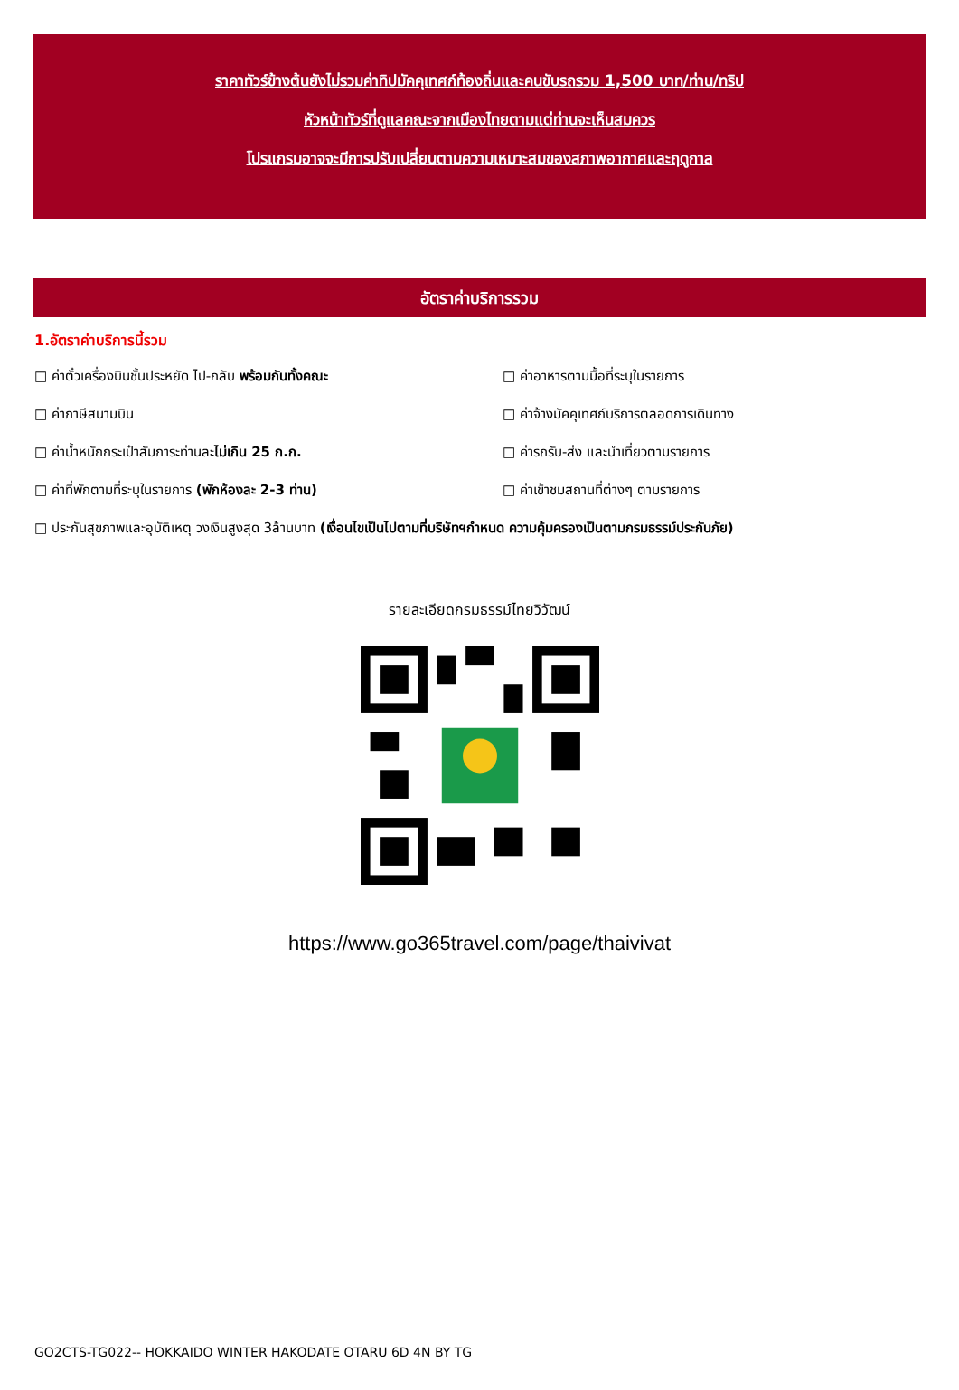ราคาทัวร์ข้างต้นยังไม่รวมค่าทิปมัคคุเทศก์ท้องถิ่นและคนขับรถรวม 1,500 บาท/ท่าน/ทริป
หัวหน้าทัวร์ที่ดูแลคณะจากเมืองไทยตามแต่ท่านจะเห็นสมควร
โปรแกรมอาจจะมีการปรับเปลี่ยนตามความเหมาะสมของสภาพอากาศและฤดูกาล
อัตราค่าบริการรวม
1.อัตราค่าบริการนี้รวม
□ ค่าตั๋วเครื่องบินชั้นประหยัด ไป-กลับ พร้อมกันทั้งคณะ
□ ค่าอาหารตามมื้อที่ระบุในรายการ
□ ค่าภาษีสนามบิน
□ ค่าจ้างมัคคุเทศก์บริการตลอดการเดินทาง
□ ค่าน้ำหนักกระเป๋าสัมภาระท่านละไม่เกิน 25 ก.ก.
□ ค่ารถรับ-ส่ง และนำเที่ยวตามรายการ
□ ค่าที่พักตามที่ระบุในรายการ (พักห้องละ 2-3 ท่าน)
□ ค่าเข้าชมสถานที่ต่างๆ ตามรายการ
□ ประกันสุขภาพและอุบัติเหตุ วงเงินสูงสุด 3ล้านบาท (เงื่อนไขเป็นไปตามที่บริษัทฯกำหนด ความคุ้มครองเป็นตามกรมธรรม์ประกันภัย)
รายละเอียดกรมธรรม์ไทยวิวัฒน์
https://www.go365travel.com/page/thaivivat
GO2CTS-TG022-- HOKKAIDO WINTER HAKODATE OTARU 6D 4N BY TG